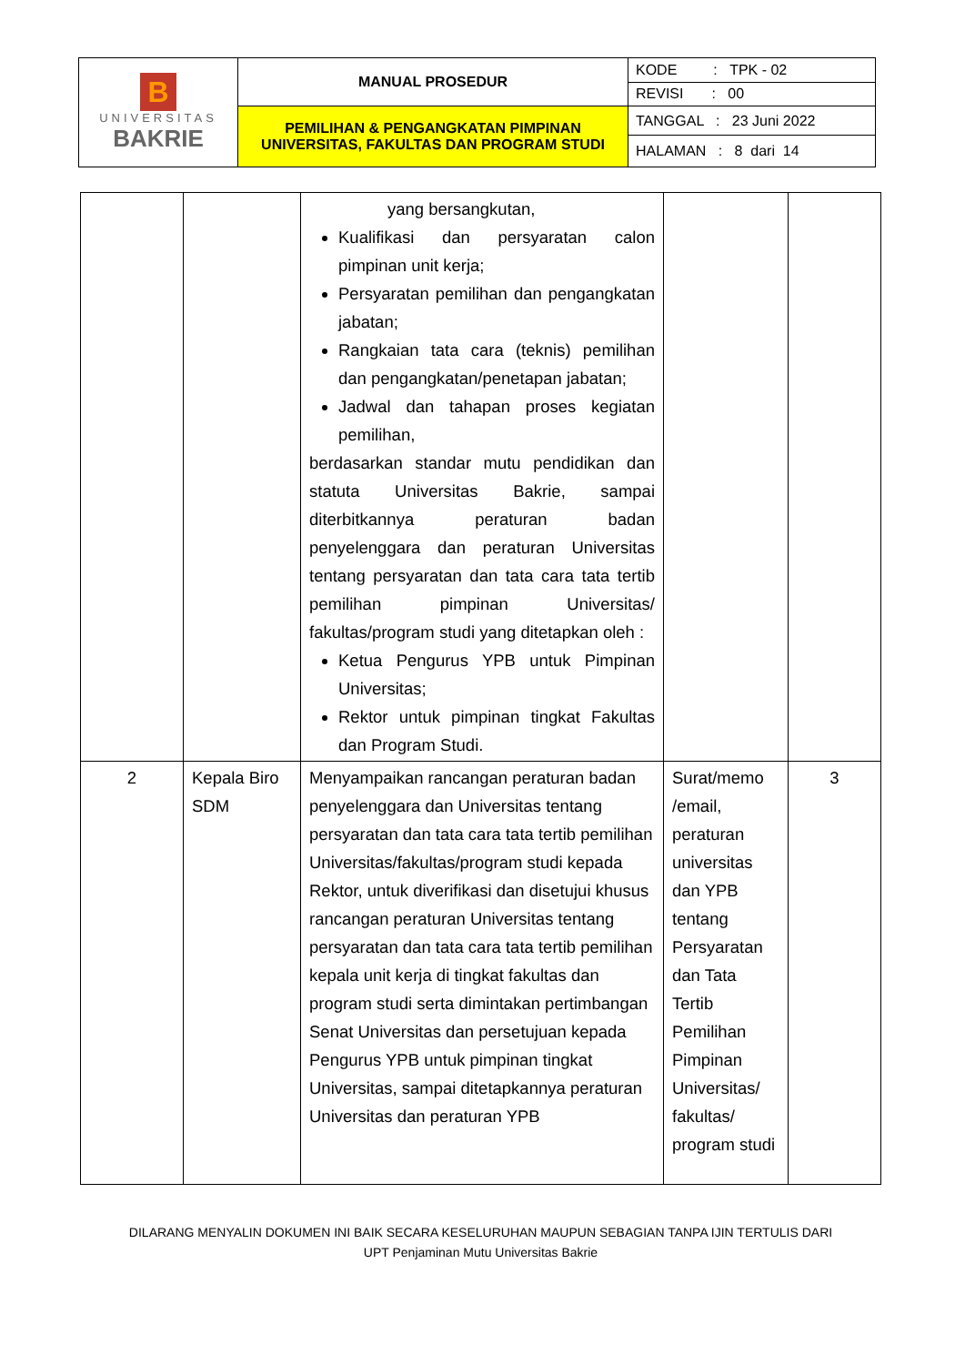| B UNIVERSITAS BAKRIE | MANUAL PROSEDUR | KODE : TPK - 02 |
| | | REVISI : 00 |
| | PEMILIHAN & PENGANGKATAN PIMPINAN UNIVERSITAS, FAKULTAS DAN PROGRAM STUDI | TANGGAL : 23 Juni 2022 |
| | | HALAMAN : 8 dari 14 |
| | | yang bersangkutan, Kualifikasi dan persyaratan calon pimpinan unit kerja; Persyaratan pemilihan dan pengangkatan jabatan; Rangkaian tata cara (teknis) pemilihan dan pengangkatan/penetapan jabatan; Jadwal dan tahapan proses kegiatan pemilihan, berdasarkan standar mutu pendidikan dan statuta Universitas Bakrie, sampai diterbitkannya peraturan badan penyelenggara dan peraturan Universitas tentang persyaratan dan tata cara tata tertib pemilihan pimpinan Universitas/ fakultas/program studi yang ditetapkan oleh : Ketua Pengurus YPB untuk Pimpinan Universitas; Rektor untuk pimpinan tingkat Fakultas dan Program Studi. | | |
| 2 | Kepala Biro SDM | Menyampaikan rancangan peraturan badan penyelenggara dan Universitas tentang persyaratan dan tata cara tata tertib pemilihan Universitas/fakultas/program studi kepada Rektor, untuk diverifikasi dan disetujui khusus rancangan peraturan Universitas tentang persyaratan dan tata cara tata tertib pemilihan kepala unit kerja di tingkat fakultas dan program studi serta dimintakan pertimbangan Senat Universitas dan persetujuan kepada Pengurus YPB untuk pimpinan tingkat Universitas, sampai ditetapkannya peraturan Universitas dan peraturan YPB | Surat/memo /email, peraturan universitas dan YPB tentang Persyaratan dan Tata Tertib Pemilihan Pimpinan Universitas/ fakultas/ program studi | 3 |
DILARANG MENYALIN DOKUMEN INI BAIK SECARA KESELURUHAN MAUPUN SEBAGIAN TANPA IJIN TERTULIS DARI
UPT Penjaminan Mutu Universitas Bakrie